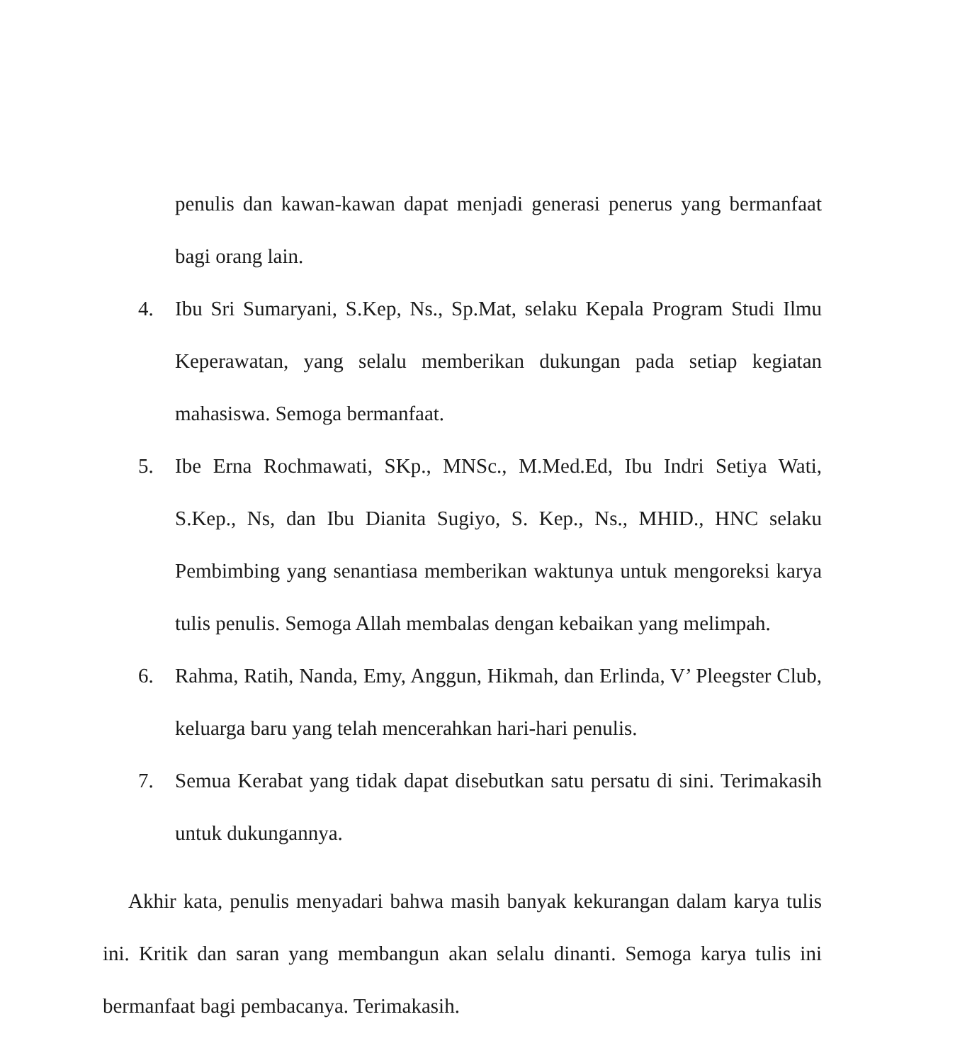penulis dan kawan-kawan dapat menjadi generasi penerus yang bermanfaat bagi orang lain.
4. Ibu Sri Sumaryani, S.Kep, Ns., Sp.Mat, selaku Kepala Program Studi Ilmu Keperawatan, yang selalu memberikan dukungan pada setiap kegiatan mahasiswa. Semoga bermanfaat.
5. Ibe Erna Rochmawati, SKp., MNSc., M.Med.Ed, Ibu Indri Setiya Wati, S.Kep., Ns, dan Ibu Dianita Sugiyo, S. Kep., Ns., MHID., HNC selaku Pembimbing yang senantiasa memberikan waktunya untuk mengoreksi karya tulis penulis. Semoga Allah membalas dengan kebaikan yang melimpah.
6. Rahma, Ratih, Nanda, Emy, Anggun, Hikmah, dan Erlinda, V’ Pleegster Club, keluarga baru yang telah mencerahkan hari-hari penulis.
7. Semua Kerabat yang tidak dapat disebutkan satu persatu di sini. Terimakasih untuk dukungannya.
Akhir kata, penulis menyadari bahwa masih banyak kekurangan dalam karya tulis ini. Kritik dan saran yang membangun akan selalu dinanti. Semoga karya tulis ini bermanfaat bagi pembacanya. Terimakasih.